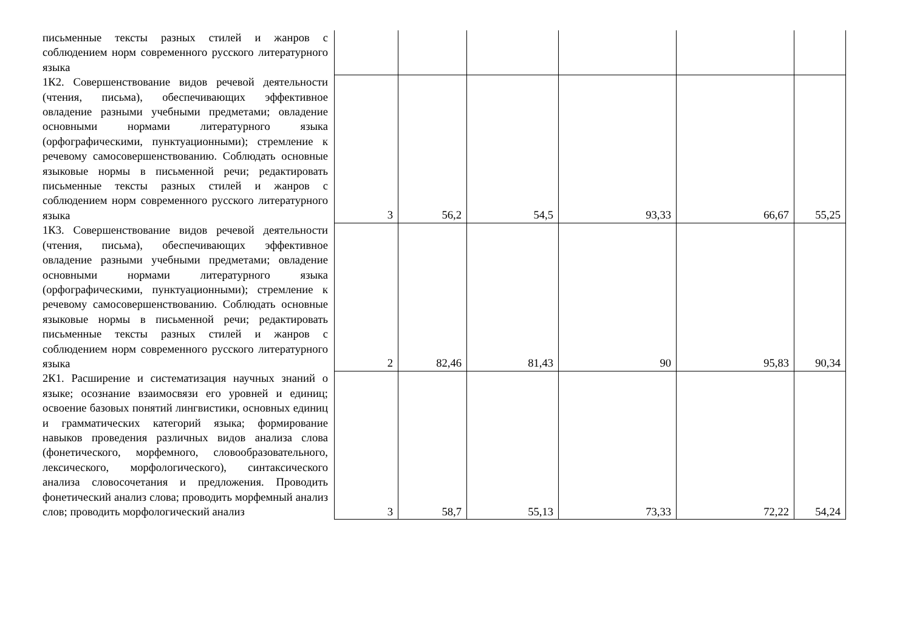| письменные тексты разных стилей и жанров с соблюдением норм современного русского литературного языка | | | | | | |
| 1К2. Совершенствование видов речевой деятельности (чтения, письма), обеспечивающих эффективное овладение разными учебными предметами; овладение основными нормами литературного языка (орфографическими, пунктуационными); стремление к речевому самосовершенствованию. Соблюдать основные языковые нормы в письменной речи; редактировать письменные тексты разных стилей и жанров с соблюдением норм современного русского литературного языка | 3 | 56,2 | 54,5 | 93,33 | 66,67 | 55,25 |
| 1К3. Совершенствование видов речевой деятельности (чтения, письма), обеспечивающих эффективное овладение разными учебными предметами; овладение основными нормами литературного языка (орфографическими, пунктуационными); стремление к речевому самосовершенствованию. Соблюдать основные языковые нормы в письменной речи; редактировать письменные тексты разных стилей и жанров с соблюдением норм современного русского литературного языка | 2 | 82,46 | 81,43 | 90 | 95,83 | 90,34 |
| 2К1. Расширение и систематизация научных знаний о языке; осознание взаимосвязи его уровней и единиц; освоение базовых понятий лингвистики, основных единиц и грамматических категорий языка; формирование навыков проведения различных видов анализа слова (фонетического, морфемного, словообразовательного, лексического, морфологического), синтаксического анализа словосочетания и предложения. Проводить фонетический анализ слова; проводить морфемный анализ слов; проводить морфологический анализ | 3 | 58,7 | 55,13 | 73,33 | 72,22 | 54,24 |